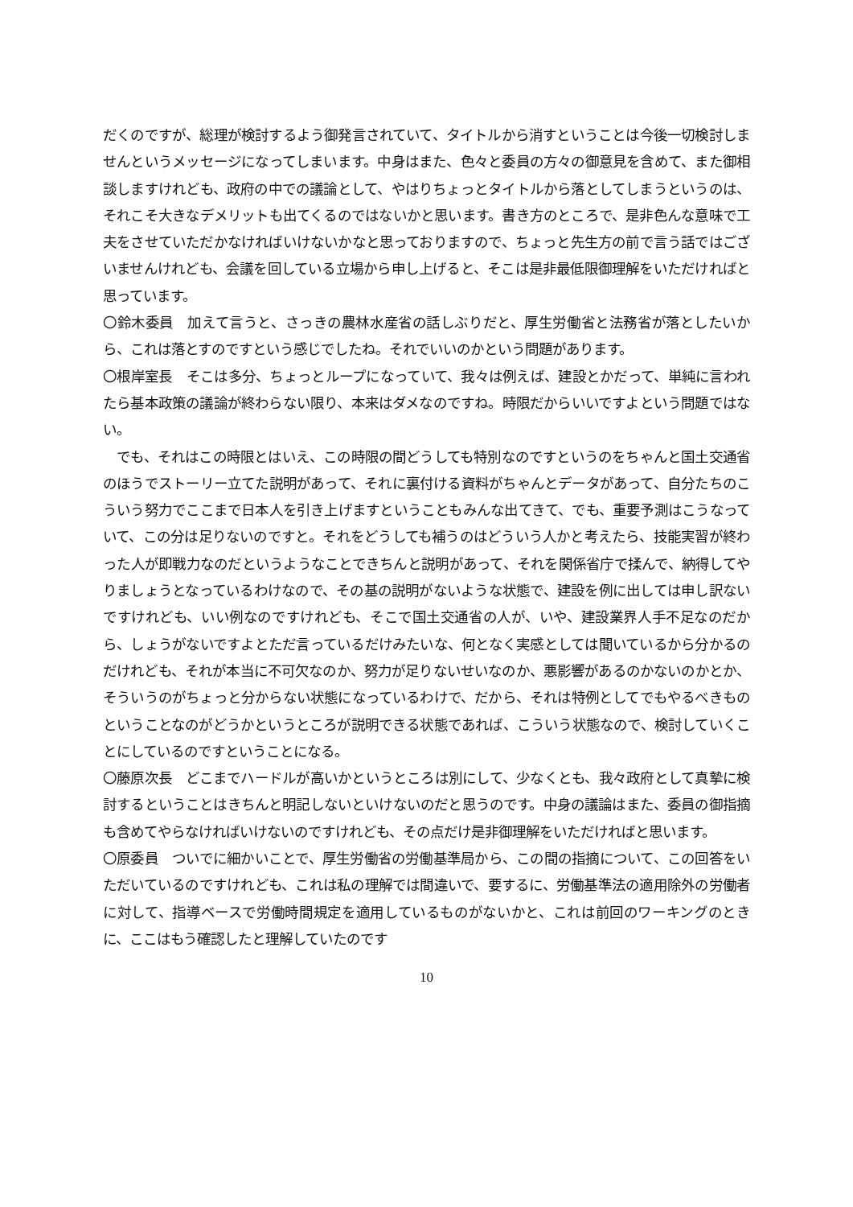だくのですが、総理が検討するよう御発言されていて、タイトルから消すということは今後一切検討しませんというメッセージになってしまいます。中身はまた、色々と委員の方々の御意見を含めて、また御相談しますけれども、政府の中での議論として、やはりちょっとタイトルから落としてしまうというのは、それこそ大きなデメリットも出てくるのではないかと思います。書き方のところで、是非色んな意味で工夫をさせていただかなければいけないかなと思っておりますので、ちょっと先生方の前で言う話ではございませんけれども、会議を回している立場から申し上げると、そこは是非最低限御理解をいただければと思っています。
〇鈴木委員　加えて言うと、さっきの農林水産省の話しぶりだと、厚生労働省と法務省が落としたいから、これは落とすのですという感じでしたね。それでいいのかという問題があります。
〇根岸室長　そこは多分、ちょっとループになっていて、我々は例えば、建設とかだって、単純に言われたら基本政策の議論が終わらない限り、本来はダメなのですね。時限だからいいですよという問題ではない。
　でも、それはこの時限とはいえ、この時限の間どうしても特別なのですというのをちゃんと国土交通省のほうでストーリー立てた説明があって、それに裏付ける資料がちゃんとデータがあって、自分たちのこういう努力でここまで日本人を引き上げますということもみんな出てきて、でも、重要予測はこうなっていて、この分は足りないのですと。それをどうしても補うのはどういう人かと考えたら、技能実習が終わった人が即戦力なのだというようなことできちんと説明があって、それを関係省庁で揉んで、納得してやりましょうとなっているわけなので、その基の説明がないような状態で、建設を例に出しては申し訳ないですけれども、いい例なのですけれども、そこで国土交通省の人が、いや、建設業界人手不足なのだから、しょうがないですよとただ言っているだけみたいな、何となく実感としては聞いているから分かるのだけれども、それが本当に不可欠なのか、努力が足りないせいなのか、悪影響があるのかないのかとか、そういうのがちょっと分からない状態になっているわけで、だから、それは特例としてでもやるべきものということなのがどうかというところが説明できる状態であれば、こういう状態なので、検討していくことにしているのですということになる。
〇藤原次長　どこまでハードルが高いかというところは別にして、少なくとも、我々政府として真摯に検討するということはきちんと明記しないといけないのだと思うのです。中身の議論はまた、委員の御指摘も含めてやらなければいけないのですけれども、その点だけ是非御理解をいただければと思います。
〇原委員　ついでに細かいことで、厚生労働省の労働基準局から、この間の指摘について、この回答をいただいているのですけれども、これは私の理解では間違いで、要するに、労働基準法の適用除外の労働者に対して、指導ベースで労働時間規定を適用しているものがないかと、これは前回のワーキングのときに、ここはもう確認したと理解していたのです
10